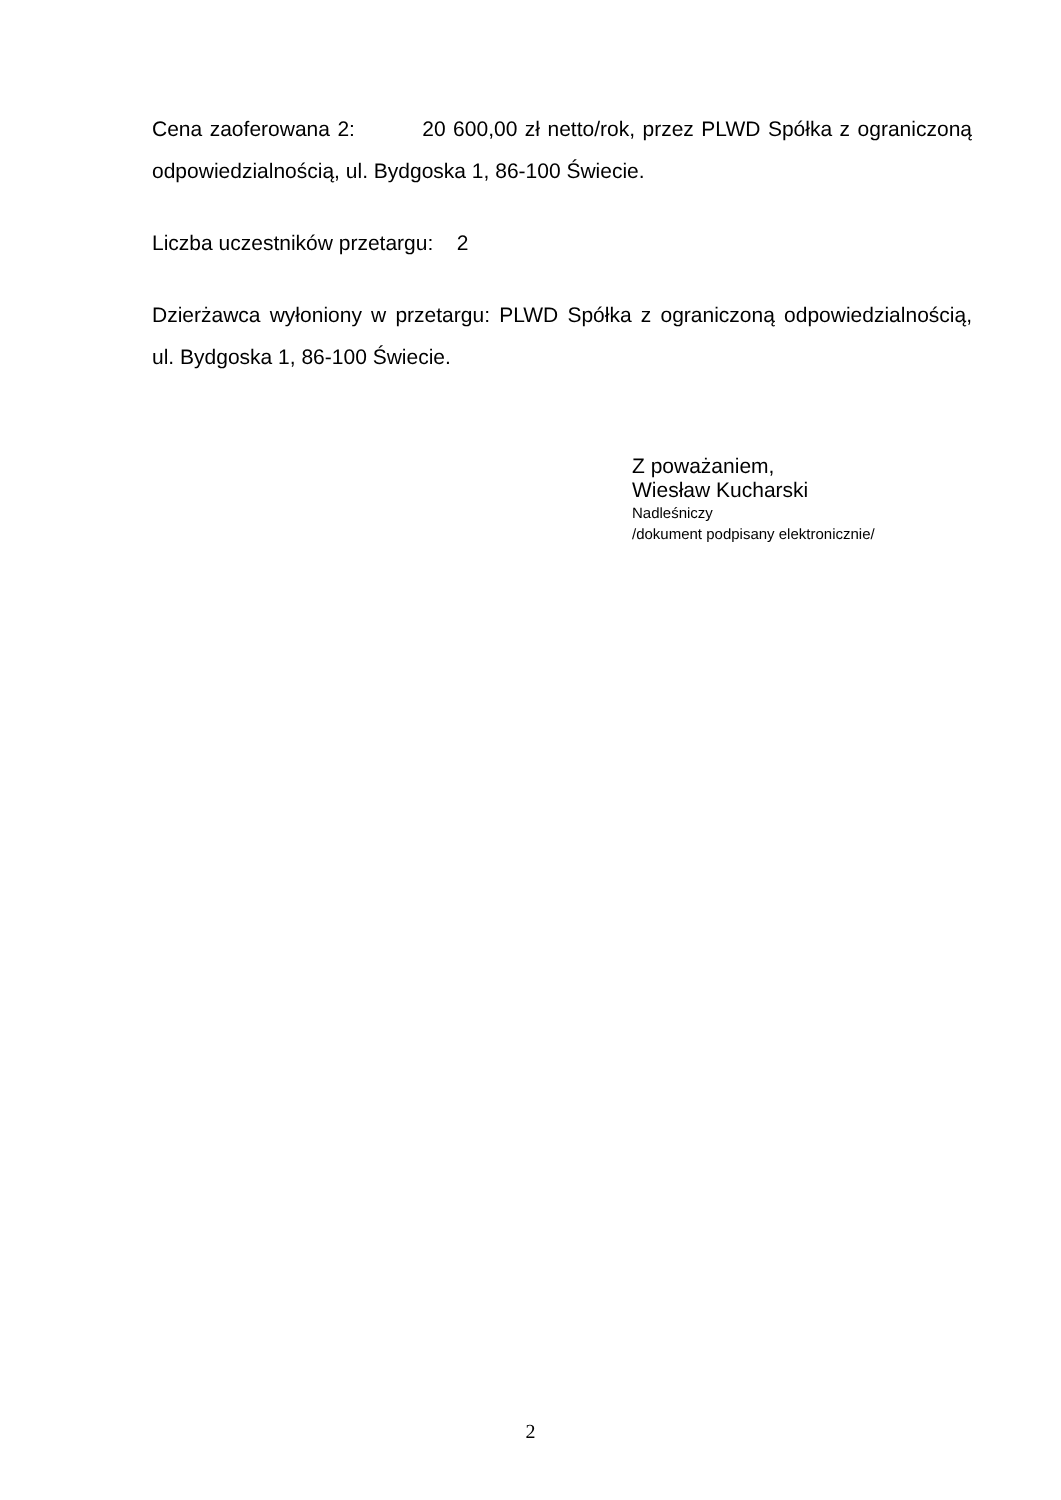Cena zaoferowana 2: 20 600,00 zł netto/rok, przez PLWD Spółka z ograniczoną odpowiedzialnością, ul. Bydgoska 1, 86-100 Świecie.
Liczba uczestników przetargu: 2
Dzierżawca wyłoniony w przetargu: PLWD Spółka z ograniczoną odpowiedzialnością, ul. Bydgoska 1, 86-100 Świecie.
Z poważaniem,
Wiesław Kucharski
Nadleśniczy
/dokument podpisany elektronicznie/
2